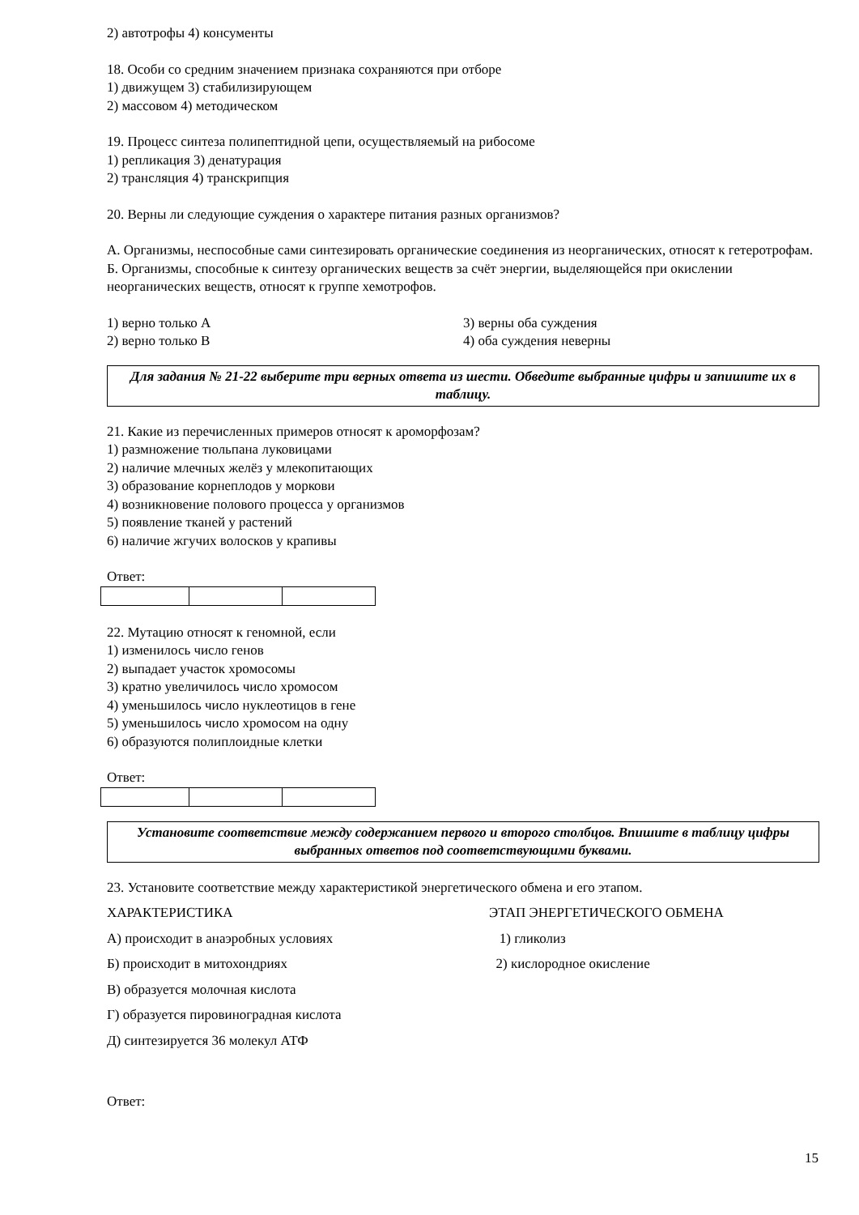2) автотрофы 4) консументы
18. Особи со средним значением признака сохраняются при отборе
1) движущем 3) стабилизирующем
2) массовом 4) методическом
19. Процесс синтеза полипептидной цепи, осуществляемый на рибосоме
1) репликация 3) денатурация
2) трансляция 4) транскрипция
20. Верны ли следующие суждения о характере питания разных организмов?
А. Организмы, неспособные сами синтезировать органические соединения из неорганических, относят к гетеротрофам.
Б. Организмы, способные к синтезу органических веществ за счёт энергии, выделяющейся при окислении неорганических веществ, относят к группе хемотрофов.
1) верно только А 3) верны оба суждения
2) верно только В 4) оба суждения неверны
Для задания № 21-22 выберите три верных ответа из шести. Обведите выбранные цифры и запишите их в таблицу.
21. Какие из перечисленных примеров относят к ароморфозам?
1) размножение тюльпана луковицами
2) наличие млечных желёз у млекопитающих
3) образование корнеплодов у моркови
4) возникновение полового процесса у организмов
5) появление тканей у растений
6) наличие жгучих волосков у крапивы
Ответ:
22. Мутацию относят к геномной, если
1) изменилось число генов
2) выпадает участок хромосомы
3) кратно увеличилось число хромосом
4) уменьшилось число нуклеотицов в гене
5) уменьшилось число хромосом на одну
6) образуются полиплоидные клетки
Ответ:
Установите соответствие между содержанием первого и второго столбцов. Впишите в таблицу цифры выбранных ответов под соответствующими буквами.
23. Установите соответствие между характеристикой энергетического обмена и его этапом.
ХАРАКТЕРИСТИКА ЭТАП ЭНЕРГЕТИЧЕСКОГО ОБМЕНА
А) происходит в анаэробных условиях 1) гликолиз
Б) происходит в митохондриях 2) кислородное окисление
В) образуется молочная кислота
Г) образуется пировиноградная кислота
Д) синтезируется 36 молекул АТФ
Ответ:
15